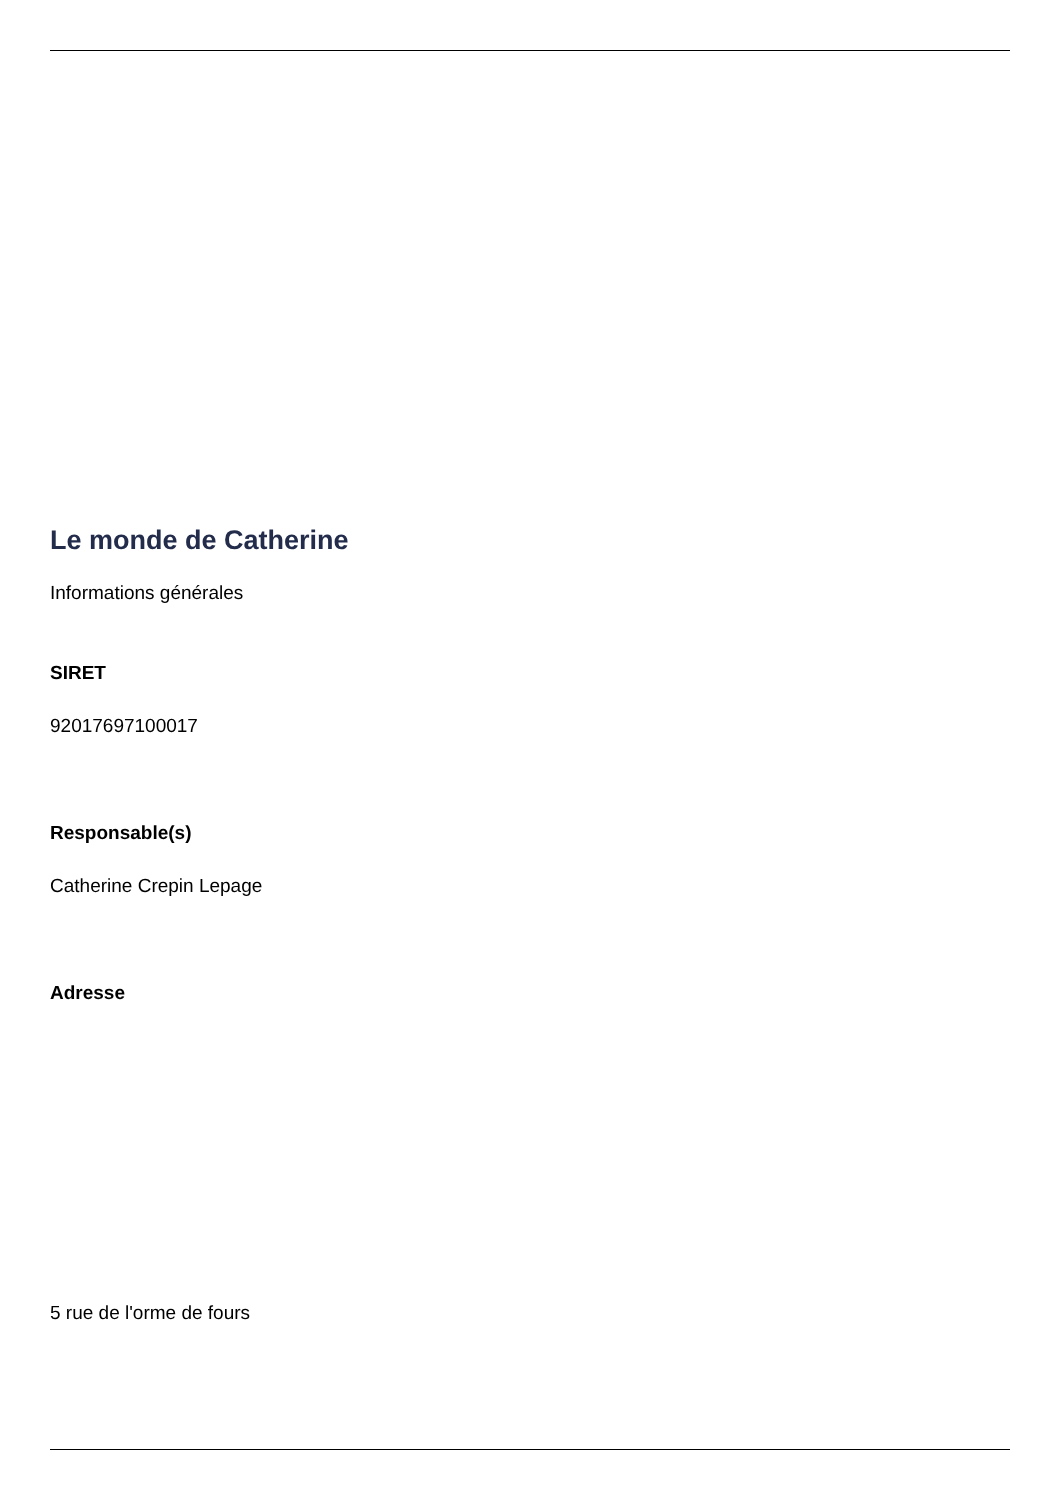Le monde de Catherine
Informations générales
SIRET
92017697100017
Responsable(s)
Catherine Crepin Lepage
Adresse
5 rue de l'orme de fours